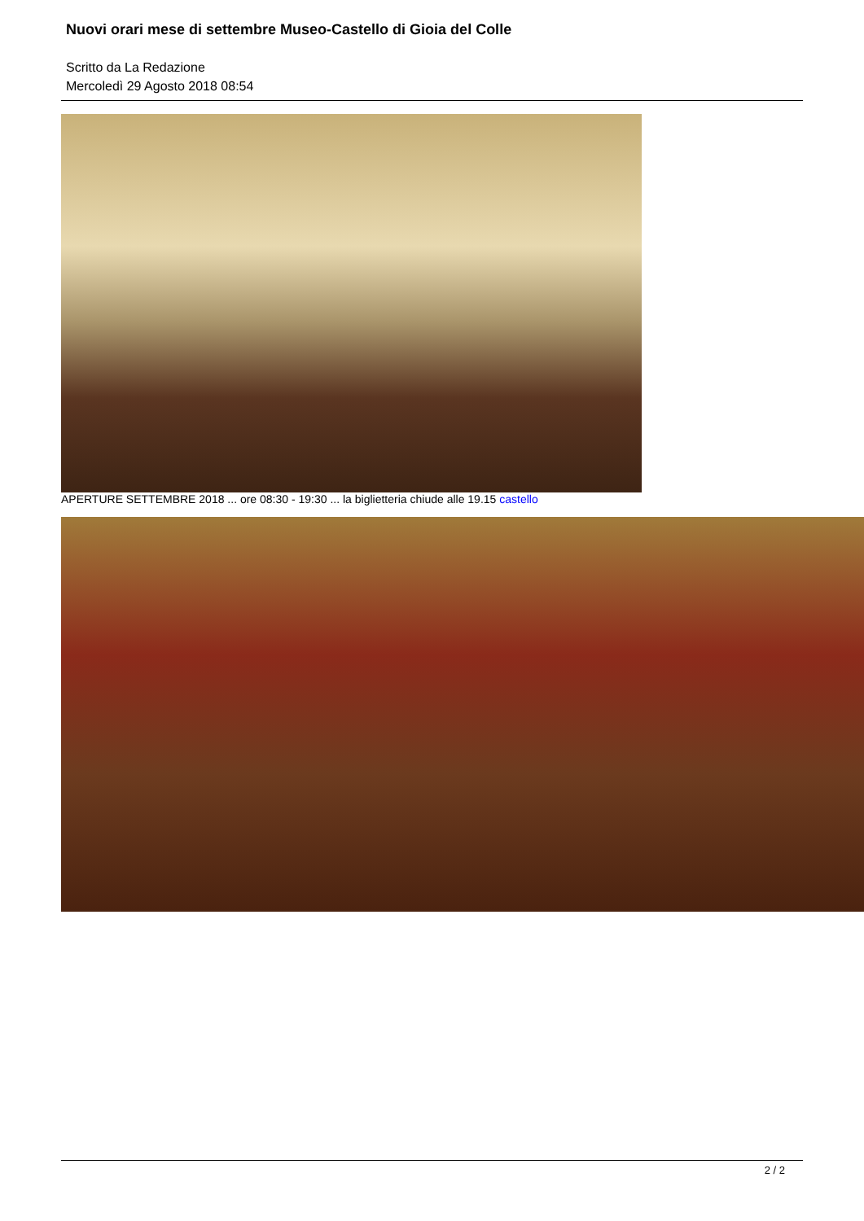Nuovi orari mese di settembre Museo-Castello di Gioia del Colle
Scritto da La Redazione
Mercoledì 29 Agosto 2018 08:54
APERTURE SETTEMBRE 2018 ... ore 08:30 - 19:30 ... la biglietteria chiude alle 19.15 castello
2 / 2